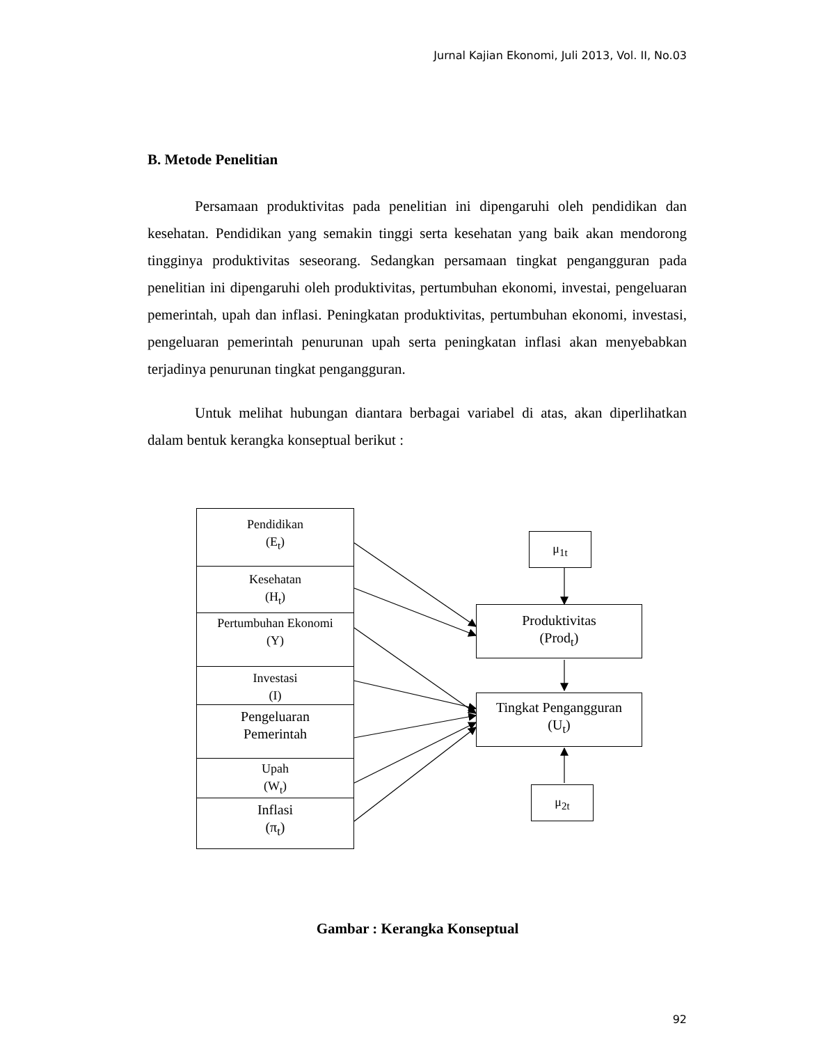Jurnal Kajian Ekonomi, Juli 2013, Vol. II, No.03
B. Metode Penelitian
Persamaan produktivitas pada penelitian ini dipengaruhi oleh pendidikan dan kesehatan. Pendidikan yang semakin tinggi serta kesehatan yang baik akan mendorong tingginya produktivitas seseorang. Sedangkan persamaan tingkat pengangguran pada penelitian ini dipengaruhi oleh produktivitas, pertumbuhan ekonomi, investai, pengeluaran pemerintah, upah dan inflasi. Peningkatan produktivitas, pertumbuhan ekonomi, investasi, pengeluaran pemerintah penurunan upah serta peningkatan inflasi akan menyebabkan terjadinya penurunan tingkat pengangguran.
Untuk melihat hubungan diantara berbagai variabel di atas, akan diperlihatkan dalam bentuk kerangka konseptual berikut :
Pendidikan
(E<sub>t</sub>)
Kesehatan
(H<sub>t</sub>)
Pertumbuhan Ekonomi
(Y)
Investasi
(I)
Pengeluaran
Pemerintah
Upah
(W<sub>t</sub>)
Inflasi
(π<sub>t</sub>)
μ<sub>1t</sub>
Produktivitas
(Prod<sub>t</sub>)
Tingkat Pengangguran
(U<sub>t</sub>)
μ<sub>2t</sub>
Gambar : Kerangka Konseptual
92